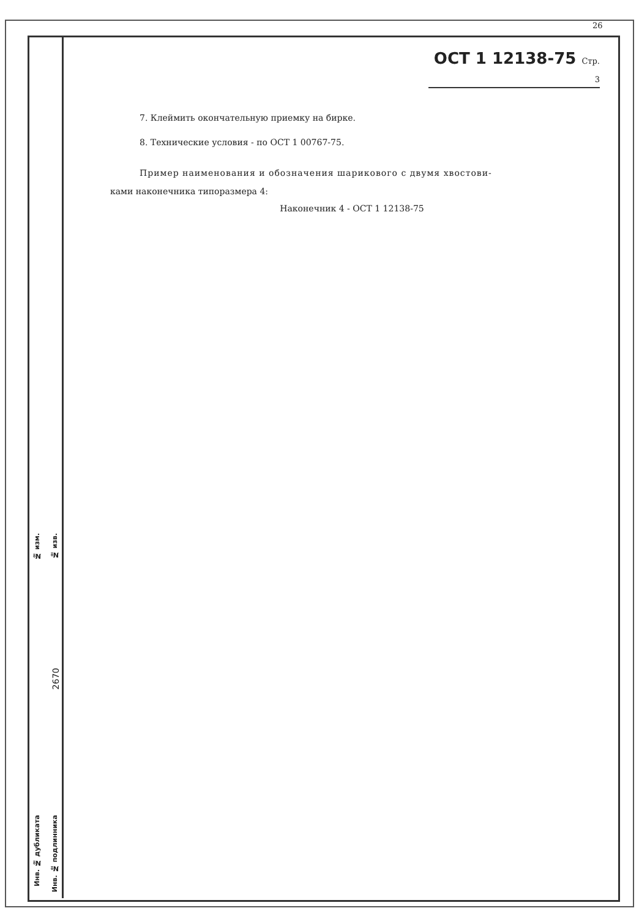26
ОСТ 1 12138-75 Стр. 3
7. Клеймить окончательную приемку на бирке.
8. Технические условия - по ОСТ 1 00767-75.
Пример наименования и обозначения шарикового с двумя хвостови-
ками наконечника типоразмера 4:
Наконечник 4 - ОСТ 1 12138-75
№ изм.
№ изв.
2670
Инв. № дубликата
Инв. № подлинника